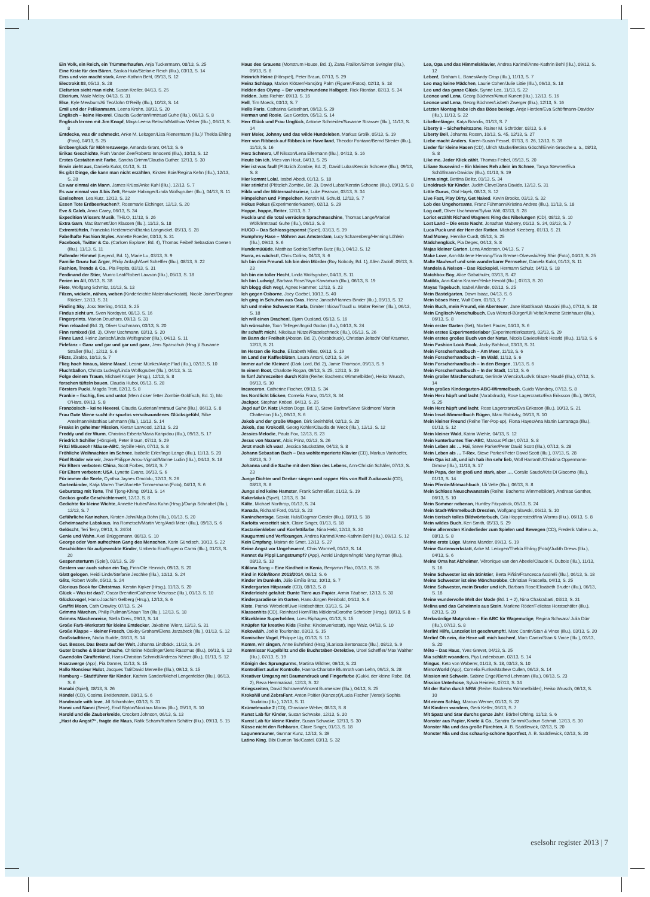Ein Volk, ein Reich, ein Trümmerhaufen, Anja Tuckermann, 08/13, S. 25
Eine Kiste für den Bären, Saskia Hula/Stefanie Reich (Illu.), 03/13, S. 14
Eins und vier macht stark, Anne-Kathrin Behl, 09/13, S. 12
Electrokit 88, 05/13, S. 28
Elefanten sieht man nicht, Susan Kreller, 04/13, S. 25
Elixirium, Maile Meloy, 04/13, S. 31
Else, Kyle Mewburn/Ali Teo/John O'Reilly (Illu.), 10/13, S. 14
Emil und der Pelikanmann, Leena Krohn, 08/13, S. 20
Englisch – keine Hexerei, Claudia Guderian/Irmtraud Guhe (Illu.), 06/13, S. 8
Englisch lernen mit Jim Knopf, Maija-Leena Rebsch/Matthias Weber (Illu.), 06/13, S. 8
Entdecke, was dir schmeckt, Anke M. Leitzgen/Lisa Rienermann (Illu.)/ Thekla Ehling (Foto), 04/13, S. 25
Erdbeerglück für Möhrenzwerge, Amanda Grant, 04/13, S. 6
Erikas Geschichte, Ruth Vander Zee/Roberto Innocenti (Illu.), 10/13, S. 12
Erstes Gestalten mit Farbe, Sandra Grimm/Claudia Guther, 12/13, S. 30
Erwin zieht aus, Daniela Kulot, 01/13, S. 11
Es gibt Dinge, die kann man nicht erzählen, Kirsten Boie/Regina Kehn (Illu.), 12/13, S. 28
Es war einmal ein Mann, James Krüss/Anke Kuhl (Illu.), 12/13, S. 7
Es war einmal von A bis Zett, Renate Habinger/Linda Wolfsgruber (Illu.), 04/13, S. 11
Eselsohren, Lea Kutz, 12/13, S. 32
Essen Tote Erdbeerkuchen?, Rosemarie Eichinger, 12/13, S. 20
Eve & Caleb, Anna Carey, 06/13, S. 34
Expedition Wissen: Musik, THiLO, 11/13, S. 26
Extra Garn, Mac Barnett/Jon Klassen (Illu.), 11/13, S. 18
Extremtüfteln, Franziska Heidenreich/Bianka Langnickel, 05/13, S. 28
Fabelhafte Fashion Styles, Annette Roeder, 03/13, S. 31
Facebook, Twitter & Co. (Carlsen Explorer, Bd. 4), Thomas Feibel/ Sebastian Coenen (Illu.), 11/13, S. 11
Fallender Himmel (Legend, Bd. 1), Marie Lu, 03/13, S. 9
Familie Grunz hat Ärger, Philip Ardagh/Axel Scheffler (Illu.), 08/13, S. 22
Fashion, Trends & Co., Pia Pepita, 03/13, S. 31
Ferdinand der Stier, Munro Leaf/Robert Lawson (Illu.), 05/13, S. 18
Ferien im All, 03/13, S. 38
Fiete, Wolfgang Schmitz, 10/13, S. 13
Filzen, wickeln, nähen, weben (Kinderleichte Materialwerkstatt), Nicole Joiner/Dagmar Rücker, 12/13, S. 31
Finding Sky, Joss Sterling, 04/13, S. 25
Findus zieht um, Sven Nordqvist, 08/13, S. 16
Fingerprints, Marion Deuchars, 09/13, S. 31
Finn reloaded (Bd. 2), Oliver Uschmann, 03/13, S. 20
Finn remixed (Bd. 3), Oliver Uschmann, 03/13, S. 20
Finns Land, Heinz Janisch/Linda Wolfsgruber (Illu.), 04/13, S. 11
Firlefanz – Ganz und gar und gar und ganz, Jens Sparschuh (Hrsg.)/ Susanne Straßer (Illu.), 12/13, S. 6
Flicts, Ziraldo, 10/13, S. 7
Flieg hoch hinaus, kleine Maus!, Leonie Münker/Antje Flad (Illu.), 02/13, S. 10
Fluchtballon, Christa Ludwig/Linda Wolfsgruber (Illu.), 04/13, S. 11
Folge deinem Traum, Michael Krüger (Hrsg.), 12/13, S. 8
forschen tüfteln bauen, Claudia Huboi, 05/13, S. 28
Försters Pucki, Magda Trott, 02/13, S. 8
Frankie – fischig, fies und untot (Mein dicker fetter Zombie-Goldfisch, Bd. 1), Mo O'Hara, 09/13, S. 8
Französisch – keine Hexerei, Claudia Guderian/Irmtraud Guhe (Illu.), 06/13, S. 8
Frau Gute Miene sucht ihr spurlos verschwundenes Glücksgefühl, Silke Antelmann/Matthias Lehmann (Illu.), 11/13, S. 14
Freaks in geheimer Mission, Kieran Larwood, 12/13, S. 23
Freddy und der Wurm, Christina Erbertz/Maria Karipidou (Illu.), 09/13, S. 17
Friedrich Schiller (Hörspiel), Peter Braun, 07/13, S. 29
Fritzi Mäuseohr Mäuse-ABC, Sybille Hein, 07/13, S. 8
Fröhliche Weihnachten im Schnee, Isabelle Erler/Ingo Lange (Illu.), 11/13, S. 20
Fünf Brüder wie wir, Jean-Philippe Arrou-Vignod/Marine Ludin (Illu.), 04/13, S. 18
Für Eltern verboten: China, Scott Forbes, 06/13, S. 7
Für Eltern verboten: USA, Lynette Evans, 06/13, S. 6
Für immer die Seele, Cynthia Jaynes Omololu, 12/13, S. 26
Gartenkinder, Katja Maren Thiel/Annette Timmermann (Foto), 04/13, S. 6
Geburtstag mit Torte, Thé Tjong-Khing, 09/13, S. 14
Geckos große Geschichtenwelt, 12/13, S. 8
Gedichte für kleine Wichte, Annette Huber/Nina Kuhn (Hrsg.)/Dunja Schnabel (Illu.), 12/13, S. 7
Gefährliche Kaninchen, Kirsten John/Maja Bohn (Illu.), 01/13, S. 20
Geheimsache Labskaus, Ina Rometsch/Martin Verg/Andi Meier (Illu.), 09/13, S. 6
Gelöscht, Teri Terry, 09/13, S. 24/34
Genie und Wahn, Axel Brüggemann, 08/13, S. 10
George oder Vom aufrechten Gang des Menschen, Karin Gündisch, 10/13, S. 22
Geschichten für aufgeweckte Kinder, Umberto Eco/Eugenio Carmi (Illu.), 01/13, S. 20
Gespensterturm (Spiel), 03/13, S. 39
Gestern war auch schon ein Tag, Finn-Ole Heinrich, 09/13, S. 20
Glatt gelogen, Heidi Linde/Stefanie Jeschke (Illu.), 10/13, S. 24
Glits, Robert Wolfe, 05/13, S. 24
Glorious Book for Christmas, Kerstin Kipker (Hrsg.), 11/13, S. 20
Glück – Was ist das?, Oscar Brenifier/Catherine Meurisse (Illu.), 01/13, S. 10
Glücksvogel, Hans-Joachim Gelberg (Hrsg.), 12/13, S. 6
Graffiti Moon, Cath Crowley, 07/13, S. 24
Grimms Märchen, Philip Pullman/Shaun Tan (Illu.), 12/13, S. 18
Grimms Märchenreise, Stella Dreis, 09/13, S. 14
Große Farb-Werkstatt für kleine Entdecker, Jakobine Wierz, 12/13, S. 31
Große Klappe – kleiner Frosch, Oakley Graham/Elena Jarzabeck (Illu.), 01/13, S. 12
Großstadttiere, Nadia Budde, 08/13, S. 14
Gut. Besser. Das Beste auf der Welt, Johanna Lindbäck, 11/13, S. 24
Guter Drache & Böser Drache, Christine Nöstlinger/Jens Rassmus (Illu.), 06/13, S. 13
Gwendolin Giraffenkind, Hans-Christian Schmidt/Andreas Német (Illu.), 01/13, S. 12
Haarzwerge (App), Pia Danner, 11/13, S. 15
Hallo Monsieur Hulot, Jacques Tati/David Merveille (Illu.), 09/13, S. 15
Hamburg – Stadtführer für Kinder, Kathrin Sander/Michel Lengenfelder (Illu.), 06/13, S. 6
Hanabi (Spiel), 08/13, S. 26
Händel (CD), Cosima Breidenstein, 08/13, S. 6
Handmade with love, Jill Schirnhofer, 03/13, S. 31
Hanni und Nanni (Serie), Enid Blyton/Nicolaus Moras (Illu.), 05/13, S. 10
Harold und die Zauberkreide, Crockett Johnson, 06/13, S. 13
„Hast du Angst?“, fragte die Maus, Rafik Schami/Kathrin Schäfer (Illu.), 09/13, S. 15
Haus des Grauens (Monstrum House, Bd. 1), Zana Fraillon/Simon Swingler (Illu.), 09/13, S. 8
Heinrich Heine (Hörspiel), Peter Braun, 07/13, S. 29
Heinz Schlapp, Marion Klötzer/Hansjörg Palm (Figuren/Fotos), 02/13, S. 18
Helden des Olymp – Der verschwundene Halbgott, Rick Riordan, 02/13, S. 34
Helden, Jutta Richter, 09/13, S. 16
Hell, Tim Moeck, 03/13, S. 7
Hello Paris, Catharina Geiselhart, 09/13, S. 29
Herman und Rosie, Gus Gordon, 05/13, S. 14
Herr Glück und Frau Unglück, Antonie Schneider/Susanne Strasser (Illu.), 11/13, S. 14
Herr Meier, Johnny und das wilde Hundeleben, Markus Grolik, 05/13, S. 19
Herr von Ribbeck auf Ribbeck im Havelland, Theodor Fontane/Bernd Streiter (Illu.), 11/13, S. 16
Herz Schmerz, Ulf Nilsson/Lena Ellermann (Illu.), 04/13, S. 16
Heute bin ich, Mies van Hout, 04/13, S. 25
Hier ist was faul! (Plötzlich Zombie, Bd. 2), David Lubar/Kerstin Schoene (Illu.), 09/13, S. 8
Hier kommt Lola!, Isabel Abedi, 01/13, S. 18
Hier stinkt's! (Plötzlich Zombie, Bd. 3), David Lubar/Kerstin Schoene (Illu.), 09/13, S. 8
Hilda und der Mitternachtsriese, Luke Pearson, 03/13, S. 34
Himpelchen und Pimpelchen, Kerstin M. Schuld, 12/13, S. 7
Hokus Pokus (Experimentierkasten), 02/13, S. 29
Hoppe, hoppe, Reiter, 12/13, S. 7
Huckla und die total verrückte Sprachmaschine, Thomas Lange/Maricel Wölk/Irmtraud Guhe (Illu.), 06/13, S. 8
HUGO – Das Schlossgespenst (Spiel), 03/13, S. 39
Humphrey Hase – Möhren aus Amsterdam, Lucy Scharenberg/Henning Löhlein (Illu.), 09/13, S. 6
Hundemüüüde, Matthias Sodtke/Steffen Butz (Illu.), 04/13, S. 12
Hurra, es wächst!, Chris Collins, 04/13, S. 6
Ich bin dein Freund. Ich bin dein Mörder (Boy Nobody, Bd. 1), Allen Zadoff, 09/13, S. 23
Ich bin ein toller Hecht, Linda Wolfsgruber, 04/13, S. 11
Ich bin Ludwig!, Barbara Rose/Yayo Kawamura (Illu.), 06/13, S. 19
Ich blogg dich weg!, Agnes Hammer, 12/13, S. 23
Ich gegen Osborne, Joey Goebel, 10/13, S. 40
Ich ging in Schuhen aus Gras, Heinz Janisch/Hannes Binder (Illu.), 05/13, S. 12
Ich und meine Schwester Karla, Dimiter Inkiow/Traudl u. Walter Reiner (Illu.), 06/13, S. 18
Ich will einen Drachen!, Bjørn Ousland, 05/13, S. 16
Ich wünschte, Toon Tellegen/Ingrid Godon (Illu.), 04/13, S. 24
Ihr schafft mich!, Nikolaus Nützel/Rattelschneck (Illu.), 05/13, S. 26
Im Bann der Freiheit (Abaton, Bd. 3), (Vorabdruck), Christian Jeltsch/ Olaf Kraemer, 12/13, S. 21
Im Herzen die Rache, Elizabeth Miles, 09/13, S. 19
Im Land der Kaffeeblüten, Laura Antoni, 02/13, S. 34
Immer auf die Kleinen! (Dark Lord, Bd. 2), Jamie Thomson, 09/13, S. 9
In einem Boot, Charlotte Rogan, 09/13, S. 25, 12/13, S. 39
In fünf Jahreszeiten durch Köln (Reihe: Bachems Wimmelbilder), Heiko Wrusch, 06/13, S. 10
Incarceron, Catherine Fischer, 09/13, S. 34
Ins Nordlicht blicken, Cornelia Franz, 01/13, S. 34
Jackpot, Stephan Knösel, 04/13, S. 25
Jagd auf Dr. Katz (Action Dogs, Bd. 1), Steve Barlow/Steve Skidmore/ Martin Chatterton (Illu.), 09/13, S. 6
Jakob und der große Wagen, Dirk Steinhöfel, 02/13, S. 20
Jakob, das Krokodil, Georg Kohler/Claudia de Weck (Illu.), 12/13, S. 12
Jessies Melodie, Paula Fox, 12/13, S. 23
Jesus von Nazaret, Alois Prinz, 02/13, S. 26
Jetzt mach ich was!, Jessica Stuckstätte, 04/13, S. 8
Johann Sebastian Bach – Das wohltemperierte Klavier (CD), Markus Vanhoefer, 08/13, S. 7
Johanna und die Sache mit dem Sinn des Lebens, Ann-Christin Schäfer, 07/13, S. 23
Junge Dichter und Denker singen und rappen Hits von Rolf Zuckowski (CD), 08/13, S. 8
Jungs sind keine Hamster, Frank Schmeißer, 01/13, S. 19
Kakerlakak (Spiel), 12/13, S. 34
Kälte, Michael Northrop, 01/13, S. 24
Kanada, Richard Ford, 01/13, S. 23
Kaninchentage, Saskia Hula/Dagmar Geisler (Illu.), 08/13, S. 18
Karlotta verzettelt sich, Claire Singer, 01/13, S. 18
Kastanienkleber und Konfettifarbe, Nina Held, 12/13, S. 30
Kaugummi und Verflixungen, Andrea Karimé/Anne-Kathrin Behl (Illu.), 09/13, S. 12
Kein Empfang, Mairan de Smet, 12/13, S. 27
Keine Angst vor Ungeheuern!, Chris Wormell, 01/13, S. 14
Kennst du Pippi Langstrumpf? (App), Astrid Lindgren/Ingrid Vang Nyman (Illu.), 08/13, S. 13
Kililana Song – Eine Kindheit in Kenia, Benjamin Flao, 03/13, S. 35
Kind in Köln/Bonn 2013/2014, 06/13, S. 6
Kinder im Dunkeln, Júlio Emílio Braz, 10/13, S. 7
Kindergarten Hitparade (CD), 08/13, S. 8
Kinderleicht gefaltet: Bunte Tiere aus Papier, Armin Täubner, 12/13, S. 30
Kinderparadiese im Garten, Hans-Jürgen Reinbold, 04/13, S. 6
Kiste, Patrick Wirbeleit/Uwe Heidschötter, 03/13, S. 34
Klassenhits (CD), Reinhard Horn/Rita Mölders/Dorothe Schröder (Hrsg.), 08/13, S. 8
Klitzekleine Superhelden, Loes Riphagen, 01/13, S. 15
Knüpfen für kreative Kids (Reihe: Kinderwerkstatt), Inge Walz, 04/13, S. 10
Kokowääh, Joëlle Tourlonias, 03/13, S. 15
Komischer Vogel, Philippe Ug, 01/13, S. 13
Komm, wir singen, Anne Buhrfeind (Hrsg.)/Larissa Bertonasco (Illu.), 08/13, S. 9
Kommissar Kugelblitz und die Buchstaben-Detektive, Ursel Scheffler/ Max Walther (Illu.), 07/13, S. 19
Königin des Sprungturms, Martina Wildner, 06/13, S. 23
Kontrolliert außer Kontrolle, Hanna-Charlotte Blumroth vom Lehn, 09/13, S. 28
Kreativer Umgang mit Daumendruck und Fingerfarbe (Gukki, der kleine Rabe, Bd. 2), Reza Hemmatirad, 12/13, S. 32
Kriegszeiten, David Schraven/Vincent Burmeister (Illu.), 04/13, S. 25
KrokoNil und ZebraFant, Anton Poitier (Konzept)/Lucia Fischer (Verse)/ Sophia Touilatou (Illu.), 12/13, S. 11
Krümelmucke 2 (CD), Christiane Weber, 08/13, S. 8
Kunst Lab für Kinder, Susan Schwake, 12/13, S. 30
Kunst Lab für kleine Kinder, Susan Schwake, 12/13, S. 30
Küsse nicht den Rehbaron, Claire Singer, 01/13, S. 18
Lagunenrauner, Gunnar Kunz, 12/13, S. 39
Latino King, Bibi Dumon Tak/Castel, 03/13, S. 32
Lea, Opa und das Himmelsklavier, Andrea Karimé/Anne-Kathrin Behl (Illu.), 09/13, S. 12
Leben!, Graham L. Banes/Andy Crisp (Illu.), 11/13, S. 7
Leo mag keine Mädchen, Laurie Cohen/Julie Littie (Illu.), 06/13, S. 18
Leo und das ganze Glück, Synne Lea, 11/13, S. 22
Leonce und Lena, Georg Büchner/Almud Kunert (Illu.), 12/13, S. 16
Leonce und Lena, Georg Büchner/Lisbeth Zwerger (Illu.), 12/13, S. 16
Letzten Montag habe ich das Böse besiegt, Antje Herden/Eva Schöffmann-Davidov (Illu.), 11/13, S. 22
Libellenfänger, Katja Brandis, 01/13, S. 7
Liberty 9 – Sicherheitszone, Rainer M. Schröder, 03/13, S. 6
Liberty Bell, Johanna Rosen, 10/13, S. 45, 12/13, S. 27
Liebe macht Anders, Karen-Susan Fessel, 07/13, S. 26, 12/13, S. 39
Lieder für kleine Hasen (CD), Ulrich Maske/Bettina Göschl/Erwin Grosche u. a., 08/13, S. 8
Like me. Jeder Klick zählt, Thomas Feibel, 09/13, S. 20
Liliane Susewind – Ein kleines Reh allein im Schnee, Tanya Stewner/Eva Schöffmann-Davidov (Illu.), 01/13, S. 19
Linna singt, Bettina Belitz, 01/13, S. 34
Linoldruck für Kinder, Judith Cleve/Jana Davids, 12/13, S. 31
Little Gurus, Olaf Hajek, 08/13, S. 12
Live Fast, Play Dirty, Get Naked, Kevin Brooks, 03/13, S. 32
Lob des Ungehorsams, Franz Fühmann/Kristina Andres (Illu.), 11/13, S. 18
Log out!, Oliver Uschmann/Sylvia Witt, 03/13, S. 28
Loriot erzählt Richard Wagners Ring des Nibelungen (CD), 08/13, S. 10
Lost Land – Die erste Nacht, Jonathan Maberry, 01/13, S. 34, 03/13, S. 7
Luca Puck und der Herr der Ratten, Michael Kleeberg, 01/13, S. 21
Mad Money, Henrike Curdt, 05/13, S. 25
Mädchenglück, Pia Deges, 04/13, S. 8
Majas kleiner Garten, Lena Anderson, 04/13, S. 7
Make Love, Ann-Marlene Henning/Tina Bremer-Olzewski/Heji Shin (Foto), 04/13, S. 25
Malte Maulwurf und sein wunderbarer Fernseher, Daniela Kulot, 01/13, S. 11
Mandela & Nelson – Das Rückspiel, Hermann Schulz, 04/13, S. 18
Matchbox Boy, Alice Gabathuler, 03/13, S. 42
Matilda, Ann-Katrin Kramer/Heike Herold (Illu.), 07/13, S. 20
Mayas Tagebuch, Isabel Allende, 02/13, S. 25
Mein Bastelgarten, Dawn Isaac, 04/13, S. 6
Mein böses Herz, Wulf Dorn, 01/13, S. 7
Mein Buch, mein Freund, ein Abenteuer, Jane Blatt/Sarah Massini (Illu.), 07/13, S. 18
Mein Englisch-Vorschulbuch, Eva Wenzel-Bürger/Uli Velte/Annette Steinhauer (Illu.), 06/13, S. 8
Mein erster Garten (Set), Norbert Pauter, 04/13, S. 6
Mein erstes Experimentierlabor (Experimentierkasten), 02/13, S. 29
Mein erstes großes Buch von der Natur, Nicola Davies/Mark Hearld (Illu.), 11/13, S. 6
Mein Fashion Look Book, Jacky Bahbout, 03/13, S. 31
Mein Forscherhandbuch – Am Meer, 11/13, S. 6
Mein Forscherhandbuch – Im Wald, 11/13, S. 6
Mein Forscherhandbuch – In den Bergen, 11/13, S. 6
Mein Forscherhandbuch – In der Stadt, 11/13, S. 6
Mein großer Märchenschatz, Gerlinde Wiencirz/Ludvik Glazer-Naudé (Illu.), 07/13, S. 14
Mein großes Kindergarten-ABC-Wimmelbuch, Guido Wandrey, 07/13, S. 8
Mein Herz hüpft und lacht (Vorabdruck), Rose Lagercrantz/Eva Eriksson (Illu.), 06/13, S. 25
Mein Herz hüpft und lacht, Rose Lagercrantz/Eva Eriksson (Illu.), 10/13, S. 21
Mein Insel-Wimmelbuch Rügen, Marc Robitzky, 06/13, S. 10
Mein kleiner Freund (Reihe Tier-Pop-up), Fiona Hayes/Ana Martin Larranaga (Illu.), 01/13, S. 12
Mein kleiner Wald, Katrin Wiehle, 04/13, S. 12
Mein kunterbuntes Tier-ABC, Marcus Pfister, 07/13, S. 8
Mein Leben als … Hai, Steve Parker/Peter David Scott (Illu.), 07/13, S. 28
Mein Leben als … T-Rex, Steve Parker/Peter David Scott (Illu.), 07/13, S. 28
Mein Opa ist alt, und ich hab ihn sehr lieb, Wolf Harranth/Christina Oppermann-Dimow (Illu.), 11/13, S. 17
Mein Papa, der ist groß und stark, aber …, Coralie Saudo/Kris Di Giacomo (Illu.), 01/13, S. 14
Mein Pferde-Mitmachbuch, Uli Velte (Illu.), 06/13, S. 8
Mein Schloss Neuschwanstein (Reihe: Bachems Wimmelbilder), Andreas Ganther, 06/13, S. 10
Mein Sommer nebenan, Huntley Fitzpatrick, 05/13, S. 24
Mein Stadt-Wimmelbuch Dresden, Wolfgang Slawski, 06/13, S. 10
Mein tierisch tolles Bildwörterbuch, Gila Hoppenstedt/Ina Worms (Illu.), 06/13, S. 8
Mein wildes Buch, Keri Smith, 05/13, S. 29
Meine allerersten Kinderlieder zum Spielen und Bewegen (CD), Frederik Vahle u. a., 08/13, S. 8
Meine erste Lüge, Marina Mander, 09/13, S. 19
Meine Gartenwerkstatt, Anke M. Leitzgen/Thekla Ehling (Foto)/Judith Drews (Illu.), 04/13, S. 6
Meine Oma hat Alzheimer, Véronique van den Abeele/Claude K. Dubois (Illu.), 11/13, S. 16
Meine Schwester ist ein Stinktier, Berta Piñán/Francesca Assirelli (Illu.), 06/13, S. 18
Meine Schwester ist eine Mönchsrobbe, Christian Frascella, 04/13, S. 25
Meine Schwester, mein Bruder und ich, Barbara Rose/Elisabeth Bruder (Illu.), 06/13, S. 18
Meine wundervolle Welt der Mode (Bd. 1 + 2), Nina Chakrabarti, 03/13, S. 31
Melina und das Geheimnis aus Stein, Marlene Röder/Felicitas Horstschäfer (Illu.), 02/13, S. 20
Merkwürdige Mutproben – Ein ABC für Wagemutige, Regina Schwarz/ Julia Dürr (Illu.), 07/13, S. 8
Merlin! Hilfe, Lanzelot ist geschrumpft!, Marc Cantin/Stan & Vince (Illu.), 03/13, S. 20
Merlin! Oh nein, die Hexe will mich kochen!, Marc Cantin/Stan & Vince (Illu.), 03/13, S. 20
Méto – Das Haus, Yves Grevet, 04/13, S. 25
Mia schläft woanders, Pija Lindenbaum, 02/13, S. 14
Mingus, Keto von Waberer, 01/13, S. 18, 03/13, S. 10
MirrorWorld (App), Cornelia Funke/Mathew Cullen, 06/13, S. 14
Mission mit Schwein, Sabine Engel/Bernd Lehmann (Illu.), 06/13, S. 23
Mission Unterhose, Sylvia Heinlein, 07/13, S. 34
Mit der Bahn durch NRW (Reihe: Bachems Wimmelbilder), Heiko Wrusch, 06/13, S. 10
Mit einem Schlag, Marcus Werner, 01/13, S. 22
Mit Kindern wandern, Gerti Keller, 06/13, S. 7
Mit Spatz und Star durchs ganze Jahr, Bärbel Oftring, 11/13, S. 6
Monster aus Papier, Knete & Co., Sandra Grimm/Gudrun Schmitt, 12/13, S. 30
Monster Mia und das große Fürchten, A. B. Saddlewick, 02/13, S. 20
Monster Mia und das schaurig-schöne Sportfest, A. B. Saddlewick, 02/13, S. 20
eselsohr register 2013 | 7